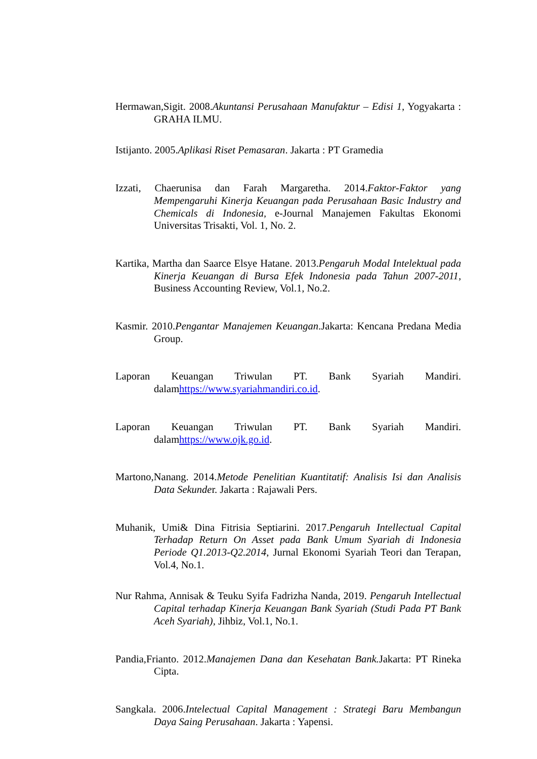Hermawan,Sigit. 2008.Akuntansi Perusahaan Manufaktur – Edisi 1, Yogyakarta : GRAHA ILMU.
Istijanto. 2005.Aplikasi Riset Pemasaran. Jakarta : PT Gramedia
Izzati, Chaerunisa dan Farah Margaretha. 2014.Faktor-Faktor yang Mempengaruhi Kinerja Keuangan pada Perusahaan Basic Industry and Chemicals di Indonesia, e-Journal Manajemen Fakultas Ekonomi Universitas Trisakti, Vol. 1, No. 2.
Kartika, Martha dan Saarce Elsye Hatane. 2013.Pengaruh Modal Intelektual pada Kinerja Keuangan di Bursa Efek Indonesia pada Tahun 2007-2011, Business Accounting Review, Vol.1, No.2.
Kasmir. 2010.Pengantar Manajemen Keuangan.Jakarta: Kencana Predana Media Group.
Laporan Keuangan Triwulan PT. Bank Syariah Mandiri. dalamhttps://www.syariahmandiri.co.id.
Laporan Keuangan Triwulan PT. Bank Syariah Mandiri. dalamhttps://www.ojk.go.id.
Martono,Nanang. 2014.Metode Penelitian Kuantitatif: Analisis Isi dan Analisis Data Sekunder. Jakarta : Rajawali Pers.
Muhanik, Umi& Dina Fitrisia Septiarini. 2017.Pengaruh Intellectual Capital Terhadap Return On Asset pada Bank Umum Syariah di Indonesia Periode Q1.2013-Q2.2014, Jurnal Ekonomi Syariah Teori dan Terapan, Vol.4, No.1.
Nur Rahma, Annisak & Teuku Syifa Fadrizha Nanda, 2019. Pengaruh Intellectual Capital terhadap Kinerja Keuangan Bank Syariah (Studi Pada PT Bank Aceh Syariah), Jihbiz, Vol.1, No.1.
Pandia,Frianto. 2012.Manajemen Dana dan Kesehatan Bank. Jakarta: PT Rineka Cipta.
Sangkala. 2006.Intelectual Capital Management : Strategi Baru Membangun Daya Saing Perusahaan. Jakarta : Yapensi.